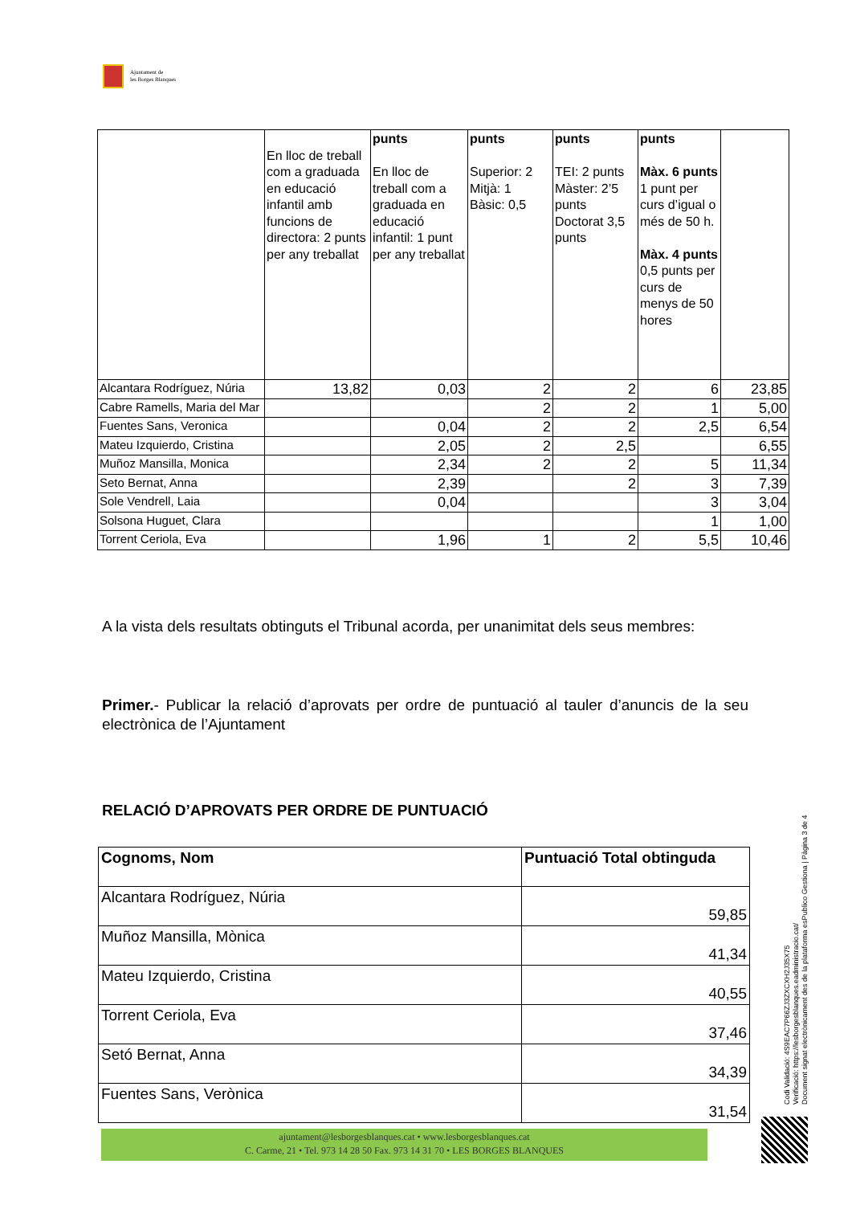Ajuntament de
les Borges Blanques
| | En lloc de treball com a graduada en educació infantil amb funcions de directora: 2 punts per any treballat | punts En lloc de treball com a graduada en educació infantil: 1 punt per any treballat | punts Superior: 2 Mitjà: 1 Bàsic: 0,5 | punts TEI: 2 punts Màster: 2’5 punts Doctorat 3,5 punts | punts Màx. 6 punts 1 punt per curs d’igual o més de 50 h. Màx. 4 punts 0,5 punts per curs de menys de 50 hores | |
| Alcantara Rodríguez, Núria | 13,82 | 0,03 | 2 | 2 | 6 | 23,85 |
| Cabre Ramells, Maria del Mar | | | 2 | 2 | 1 | 5,00 |
| Fuentes Sans, Veronica | | 0,04 | 2 | 2 | 2,5 | 6,54 |
| Mateu Izquierdo, Cristina | | 2,05 | 2 | 2,5 | | 6,55 |
| Muñoz Mansilla, Monica | | 2,34 | 2 | 2 | 5 | 11,34 |
| Seto Bernat, Anna | | 2,39 | | 2 | 3 | 7,39 |
| Sole Vendrell, Laia | | 0,04 | | | 3 | 3,04 |
| Solsona Huguet, Clara | | | | | 1 | 1,00 |
| Torrent Ceriola, Eva | | 1,96 | 1 | 2 | 5,5 | 10,46 |
A la vista dels resultats obtinguts el Tribunal acorda, per unanimitat dels seus membres:
Primer.- Publicar la relació d’aprovats per ordre de puntuació al tauler d’anuncis de la seu electrònica de l’Ajuntament
RELACIÓ D’APROVATS PER ORDRE DE PUNTUACIÓ
| Cognoms, Nom | Puntuació Total obtinguda |
| --- | --- |
| Alcantara Rodríguez, Núria | 59,85 |
| Muñoz Mansilla, Mònica | 41,34 |
| Mateu Izquierdo, Cristina | 40,55 |
| Torrent Ceriola, Eva | 37,46 |
| Setó Bernat, Anna | 34,39 |
| Fuentes Sans, Verònica | 31,54 |
Codi Validació: 4S9EAC7P66ZJ3ZXCXH2J35X75
Verificació: https://lesborgesblanques.eadministracio.cat/
Document signat electrònicament des de la plataforma esPublico Gestiona | Pàgina 3 de 4
ajuntament@lesborgesblanques.cat • www.lesborgesblanques.cat
C. Carme, 21 • Tel. 973 14 28 50 Fax. 973 14 31 70 • LES BORGES BLANQUES